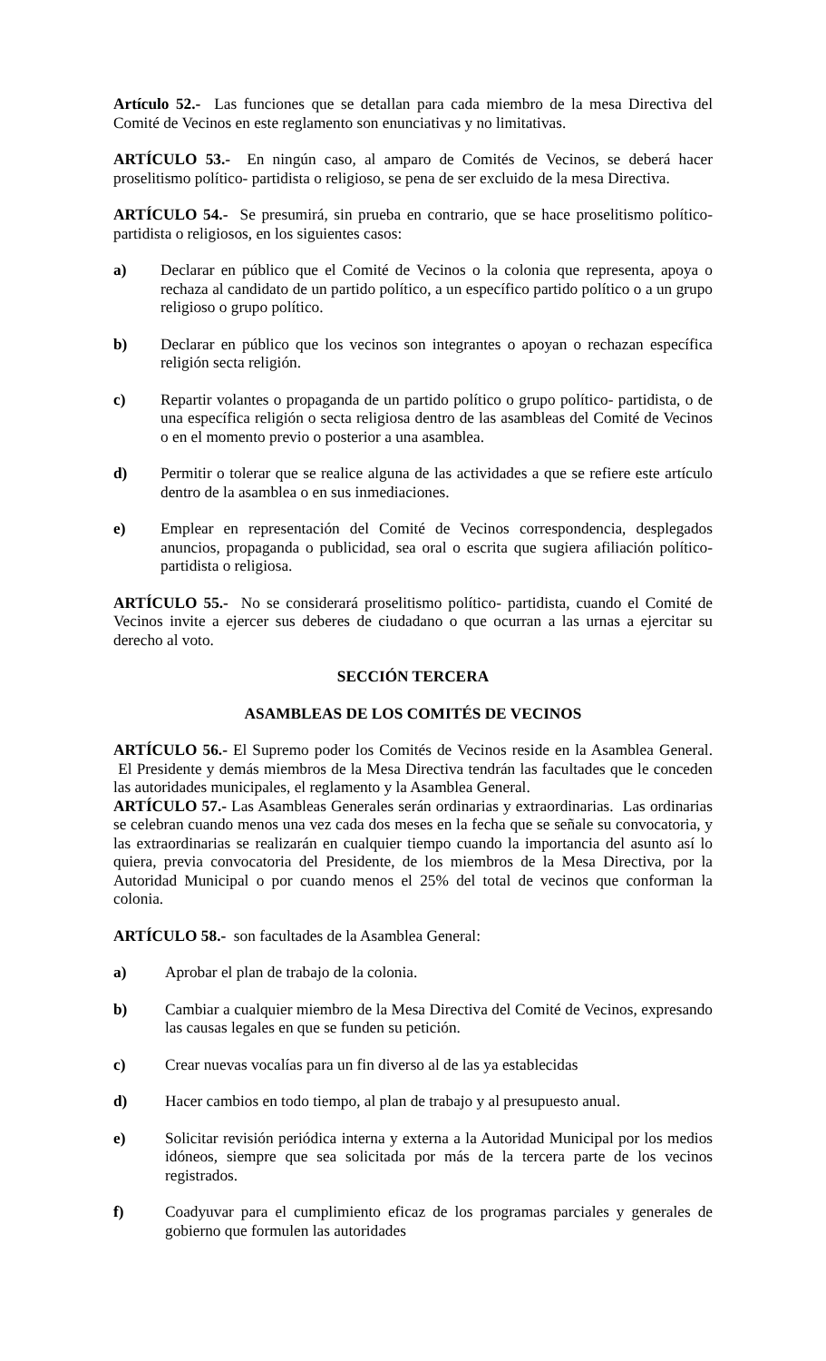Artículo 52.- Las funciones que se detallan para cada miembro de la mesa Directiva del Comité de Vecinos en este reglamento son enunciativas y no limitativas.
ARTÍCULO 53.- En ningún caso, al amparo de Comités de Vecinos, se deberá hacer proselitismo político- partidista o religioso, se pena de ser excluido de la mesa Directiva.
ARTÍCULO 54.- Se presumirá, sin prueba en contrario, que se hace proselitismo político-partidista o religiosos, en los siguientes casos:
a) Declarar en público que el Comité de Vecinos o la colonia que representa, apoya o rechaza al candidato de un partido político, a un específico partido político o a un grupo religioso o grupo político.
b) Declarar en público que los vecinos son integrantes o apoyan o rechazan específica religión secta religión.
c) Repartir volantes o propaganda de un partido político o grupo político- partidista, o de una específica religión o secta religiosa dentro de las asambleas del Comité de Vecinos o en el momento previo o posterior a una asamblea.
d) Permitir o tolerar que se realice alguna de las actividades a que se refiere este artículo dentro de la asamblea o en sus inmediaciones.
e) Emplear en representación del Comité de Vecinos correspondencia, desplegados anuncios, propaganda o publicidad, sea oral o escrita que sugiera afiliación político-partidista o religiosa.
ARTÍCULO 55.- No se considerará proselitismo político- partidista, cuando el Comité de Vecinos invite a ejercer sus deberes de ciudadano o que ocurran a las urnas a ejercitar su derecho al voto.
SECCIÓN TERCERA
ASAMBLEAS DE LOS COMITÉS DE VECINOS
ARTÍCULO 56.- El Supremo poder los Comités de Vecinos reside en la Asamblea General. El Presidente y demás miembros de la Mesa Directiva tendrán las facultades que le conceden las autoridades municipales, el reglamento y la Asamblea General.
ARTÍCULO 57.- Las Asambleas Generales serán ordinarias y extraordinarias. Las ordinarias se celebran cuando menos una vez cada dos meses en la fecha que se señale su convocatoria, y las extraordinarias se realizarán en cualquier tiempo cuando la importancia del asunto así lo quiera, previa convocatoria del Presidente, de los miembros de la Mesa Directiva, por la Autoridad Municipal o por cuando menos el 25% del total de vecinos que conforman la colonia.
ARTÍCULO 58.- son facultades de la Asamblea General:
a) Aprobar el plan de trabajo de la colonia.
b) Cambiar a cualquier miembro de la Mesa Directiva del Comité de Vecinos, expresando las causas legales en que se funden su petición.
c) Crear nuevas vocalías para un fin diverso al de las ya establecidas
d) Hacer cambios en todo tiempo, al plan de trabajo y al presupuesto anual.
e) Solicitar revisión periódica interna y externa a la Autoridad Municipal por los medios idóneos, siempre que sea solicitada por más de la tercera parte de los vecinos registrados.
f) Coadyuvar para el cumplimiento eficaz de los programas parciales y generales de gobierno que formulen las autoridades